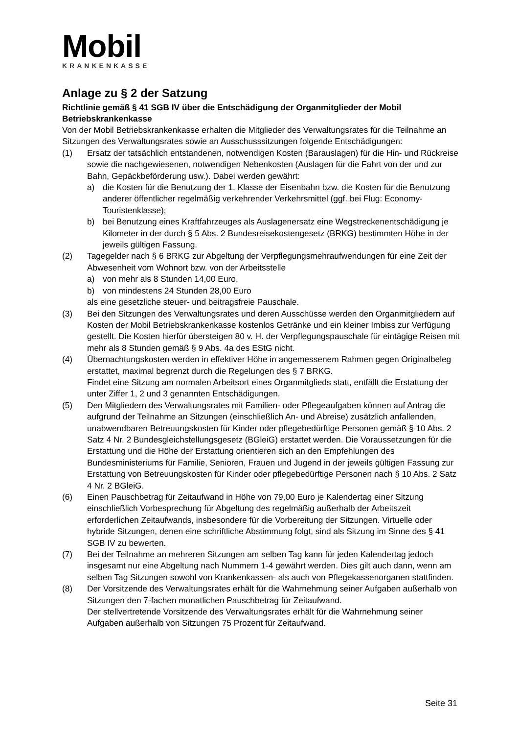Mobil
KRANKENKASSE
Anlage zu § 2 der Satzung
Richtlinie gemäß § 41 SGB IV über die Entschädigung der Organmitglieder der Mobil Betriebskrankenkasse
Von der Mobil Betriebskrankenkasse erhalten die Mitglieder des Verwaltungsrates für die Teilnahme an Sitzungen des Verwaltungsrates sowie an Ausschusssitzungen folgende Entschädigungen:
(1) Ersatz der tatsächlich entstandenen, notwendigen Kosten (Barauslagen) für die Hin- und Rückreise sowie die nachgewiesenen, notwendigen Nebenkosten (Auslagen für die Fahrt von der und zur Bahn, Gepäckbeförderung usw.). Dabei werden gewährt:
a) die Kosten für die Benutzung der 1. Klasse der Eisenbahn bzw. die Kosten für die Benutzung anderer öffentlicher regelmäßig verkehrender Verkehrsmittel (ggf. bei Flug: Economy-Touristenklasse);
b) bei Benutzung eines Kraftfahrzeuges als Auslagenersatz eine Wegstreckenentschädigung je Kilometer in der durch § 5 Abs. 2 Bundesreisekostengesetz (BRKG) bestimmten Höhe in der jeweils gültigen Fassung.
(2) Tagegelder nach § 6 BRKG zur Abgeltung der Verpflegungsmehraufwendungen für eine Zeit der Abwesenheit vom Wohnort bzw. von der Arbeitsstelle
a) von mehr als 8 Stunden 14,00 Euro,
b) von mindestens 24 Stunden 28,00 Euro
als eine gesetzliche steuer- und beitragsfreie Pauschale.
(3) Bei den Sitzungen des Verwaltungsrates und deren Ausschüsse werden den Organmitgliedern auf Kosten der Mobil Betriebskrankenkasse kostenlos Getränke und ein kleiner Imbiss zur Verfügung gestellt. Die Kosten hierfür übersteigen 80 v. H. der Verpflegungspauschale für eintägige Reisen mit mehr als 8 Stunden gemäß § 9 Abs. 4a des EStG nicht.
(4) Übernachtungskosten werden in effektiver Höhe in angemessenem Rahmen gegen Originalbeleg erstattet, maximal begrenzt durch die Regelungen des § 7 BRKG.
Findet eine Sitzung am normalen Arbeitsort eines Organmitglieds statt, entfällt die Erstattung der unter Ziffer 1, 2 und 3 genannten Entschädigungen.
(5) Den Mitgliedern des Verwaltungsrates mit Familien- oder Pflegeaufgaben können auf Antrag die aufgrund der Teilnahme an Sitzungen (einschließlich An- und Abreise) zusätzlich anfallenden, unabwendbaren Betreuungskosten für Kinder oder pflegebedürftige Personen gemäß § 10 Abs. 2 Satz 4 Nr. 2 Bundesgleichstellungsgesetz (BGleiG) erstattet werden. Die Voraussetzungen für die Erstattung und die Höhe der Erstattung orientieren sich an den Empfehlungen des Bundesministeriums für Familie, Senioren, Frauen und Jugend in der jeweils gültigen Fassung zur Erstattung von Betreuungskosten für Kinder oder pflegebedürftige Personen nach § 10 Abs. 2 Satz 4 Nr. 2 BGleiG.
(6) Einen Pauschbetrag für Zeitaufwand in Höhe von 79,00 Euro je Kalendertag einer Sitzung einschließlich Vorbesprechung für Abgeltung des regelmäßig außerhalb der Arbeitszeit erforderlichen Zeitaufwands, insbesondere für die Vorbereitung der Sitzungen. Virtuelle oder hybride Sitzungen, denen eine schriftliche Abstimmung folgt, sind als Sitzung im Sinne des § 41 SGB IV zu bewerten.
(7) Bei der Teilnahme an mehreren Sitzungen am selben Tag kann für jeden Kalendertag jedoch insgesamt nur eine Abgeltung nach Nummern 1-4 gewährt werden. Dies gilt auch dann, wenn am selben Tag Sitzungen sowohl von Krankenkassen- als auch von Pflegekassenorganen stattfinden.
(8) Der Vorsitzende des Verwaltungsrates erhält für die Wahrnehmung seiner Aufgaben außerhalb von Sitzungen den 7-fachen monatlichen Pauschbetrag für Zeitaufwand.
Der stellvertretende Vorsitzende des Verwaltungsrates erhält für die Wahrnehmung seiner Aufgaben außerhalb von Sitzungen 75 Prozent für Zeitaufwand.
Seite 31